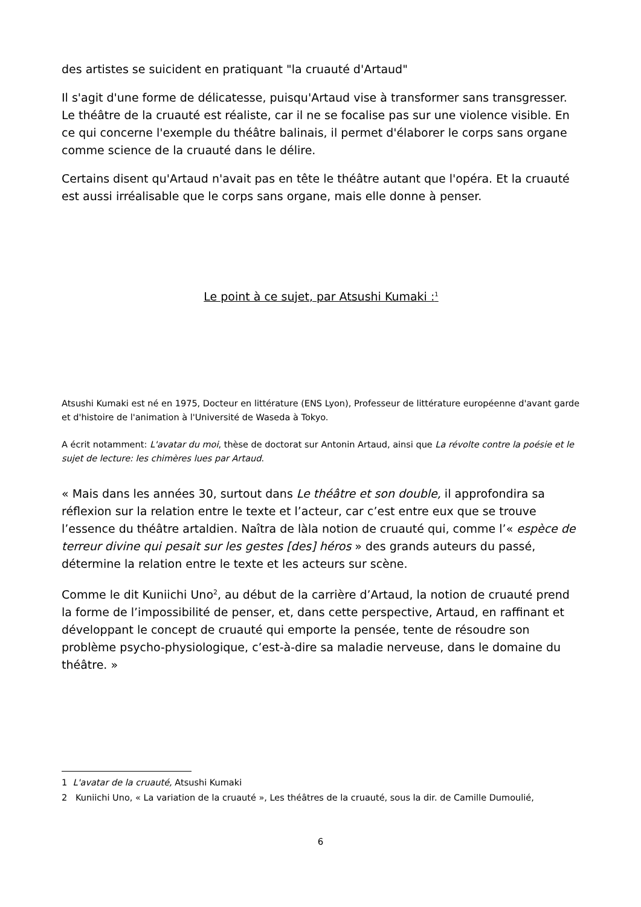des artistes se suicident en pratiquant "la cruauté d'Artaud"
Il s'agit d'une forme de délicatesse, puisqu'Artaud vise à transformer sans transgresser. Le théâtre de la cruauté est réaliste, car il ne se focalise pas sur une violence visible. En ce qui concerne l'exemple du théâtre balinais, il permet d'élaborer le corps sans organe comme science de la cruauté dans le délire.
Certains disent qu'Artaud n'avait pas en tête le théâtre autant que l'opéra. Et la cruauté est aussi irréalisable que le corps sans organe, mais elle donne à penser.
Le point à ce sujet, par Atsushi Kumaki :<sup>1</sup>
Atsushi Kumaki est né en 1975, Docteur en littérature (ENS Lyon), Professeur de littérature européenne d'avant garde et d'histoire de l'animation à l'Université de Waseda à Tokyo.
A écrit notamment: L'avatar du moi, thèse de doctorat sur Antonin Artaud, ainsi que La révolte contre la poésie et le sujet de lecture: les chimères lues par Artaud.
« Mais dans les années 30, surtout dans Le théâtre et son double, il approfondira sa réflexion sur la relation entre le texte et l’acteur, car c’est entre eux que se trouve l’essence du théâtre artaldien. Naîtra de làla notion de cruauté qui, comme l’« espèce de terreur divine qui pesait sur les gestes [des] héros » des grands auteurs du passé, détermine la relation entre le texte et les acteurs sur scène.
Comme le dit Kuniichi Uno<sup>2</sup>, au début de la carrière d’Artaud, la notion de cruauté prend la forme de l’impossibilité de penser, et, dans cette perspective, Artaud, en raffinant et développant le concept de cruauté qui emporte la pensée, tente de résoudre son problème psycho-physiologique, c’est-à-dire sa maladie nerveuse, dans le domaine du théâtre. »
1 L'avatar de la cruauté, Atsushi Kumaki
2 Kuniichi Uno, « La variation de la cruauté », Les théâtres de la cruauté, sous la dir. de Camille Dumoulié,
6